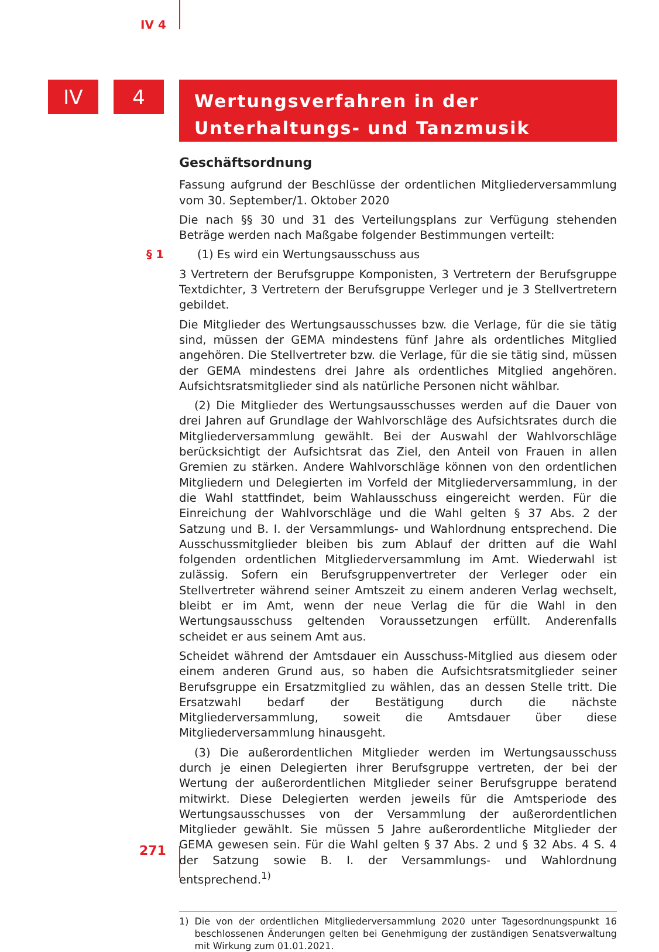IV 4
IV 4
Wertungsverfahren in der
Unterhaltungs- und Tanzmusik
Geschäftsordnung
Fassung aufgrund der Beschlüsse der ordentlichen Mitgliederversammlung vom 30. September/1. Oktober 2020
Die nach §§ 30 und 31 des Verteilungsplans zur Verfügung stehenden Beträge werden nach Maßgabe folgender Bestimmungen verteilt:
§ 1 (1) Es wird ein Wertungsausschuss aus
3 Vertretern der Berufsgruppe Komponisten, 3 Vertretern der Berufsgruppe Textdichter, 3 Vertretern der Berufsgruppe Verleger und je 3 Stellvertretern gebildet.
Die Mitglieder des Wertungsausschusses bzw. die Verlage, für die sie tätig sind, müssen der GEMA mindestens fünf Jahre als ordentliches Mitglied angehören. Die Stellvertreter bzw. die Verlage, für die sie tätig sind, müssen der GEMA mindestens drei Jahre als ordentliches Mitglied angehören. Aufsichtsratsmitglieder sind als natürliche Personen nicht wählbar.
(2) Die Mitglieder des Wertungsausschusses werden auf die Dauer von drei Jahren auf Grundlage der Wahlvorschläge des Aufsichtsrates durch die Mitgliederversammlung gewählt. Bei der Auswahl der Wahlvorschläge berücksichtigt der Aufsichtsrat das Ziel, den Anteil von Frauen in allen Gremien zu stärken. Andere Wahlvorschläge können von den ordentlichen Mitgliedern und Delegierten im Vorfeld der Mitgliederversammlung, in der die Wahl stattfindet, beim Wahlausschuss eingereicht werden. Für die Einreichung der Wahlvorschläge und die Wahl gelten § 37 Abs. 2 der Satzung und B. I. der Versammlungs- und Wahlordnung entsprechend. Die Ausschussmitglieder bleiben bis zum Ablauf der dritten auf die Wahl folgenden ordentlichen Mitgliederversammlung im Amt. Wiederwahl ist zulässig. Sofern ein Berufsgruppenvertreter der Verleger oder ein Stellvertreter während seiner Amtszeit zu einem anderen Verlag wechselt, bleibt er im Amt, wenn der neue Verlag die für die Wahl in den Wertungsausschuss geltenden Voraussetzungen erfüllt. Anderenfalls scheidet er aus seinem Amt aus.
Scheidet während der Amtsdauer ein Ausschuss-Mitglied aus diesem oder einem anderen Grund aus, so haben die Aufsichtsratsmitglieder seiner Berufsgruppe ein Ersatzmitglied zu wählen, das an dessen Stelle tritt. Die Ersatzwahl bedarf der Bestätigung durch die nächste Mitgliederversammlung, soweit die Amtsdauer über diese Mitgliederversammlung hinausgeht.
(3) Die außerordentlichen Mitglieder werden im Wertungsausschuss durch je einen Delegierten ihrer Berufsgruppe vertreten, der bei der Wertung der außerordentlichen Mitglieder seiner Berufsgruppe beratend mitwirkt. Diese Delegierten werden jeweils für die Amtsperiode des Wertungsausschusses von der Versammlung der außerordentlichen Mitglieder gewählt. Sie müssen 5 Jahre außerordentliche Mitglieder der GEMA gewesen sein. Für die Wahl gelten § 37 Abs. 2 und § 32 Abs. 4 S. 4 der Satzung sowie B. I. der Versammlungs- und Wahlordnung entsprechend.<sup>1)</sup>
1) Die von der ordentlichen Mitgliederversammlung 2020 unter Tagesordnungspunkt 16 beschlossenen Änderungen gelten bei Genehmigung der zuständigen Senatsverwaltung mit Wirkung zum 01.01.2021.
271